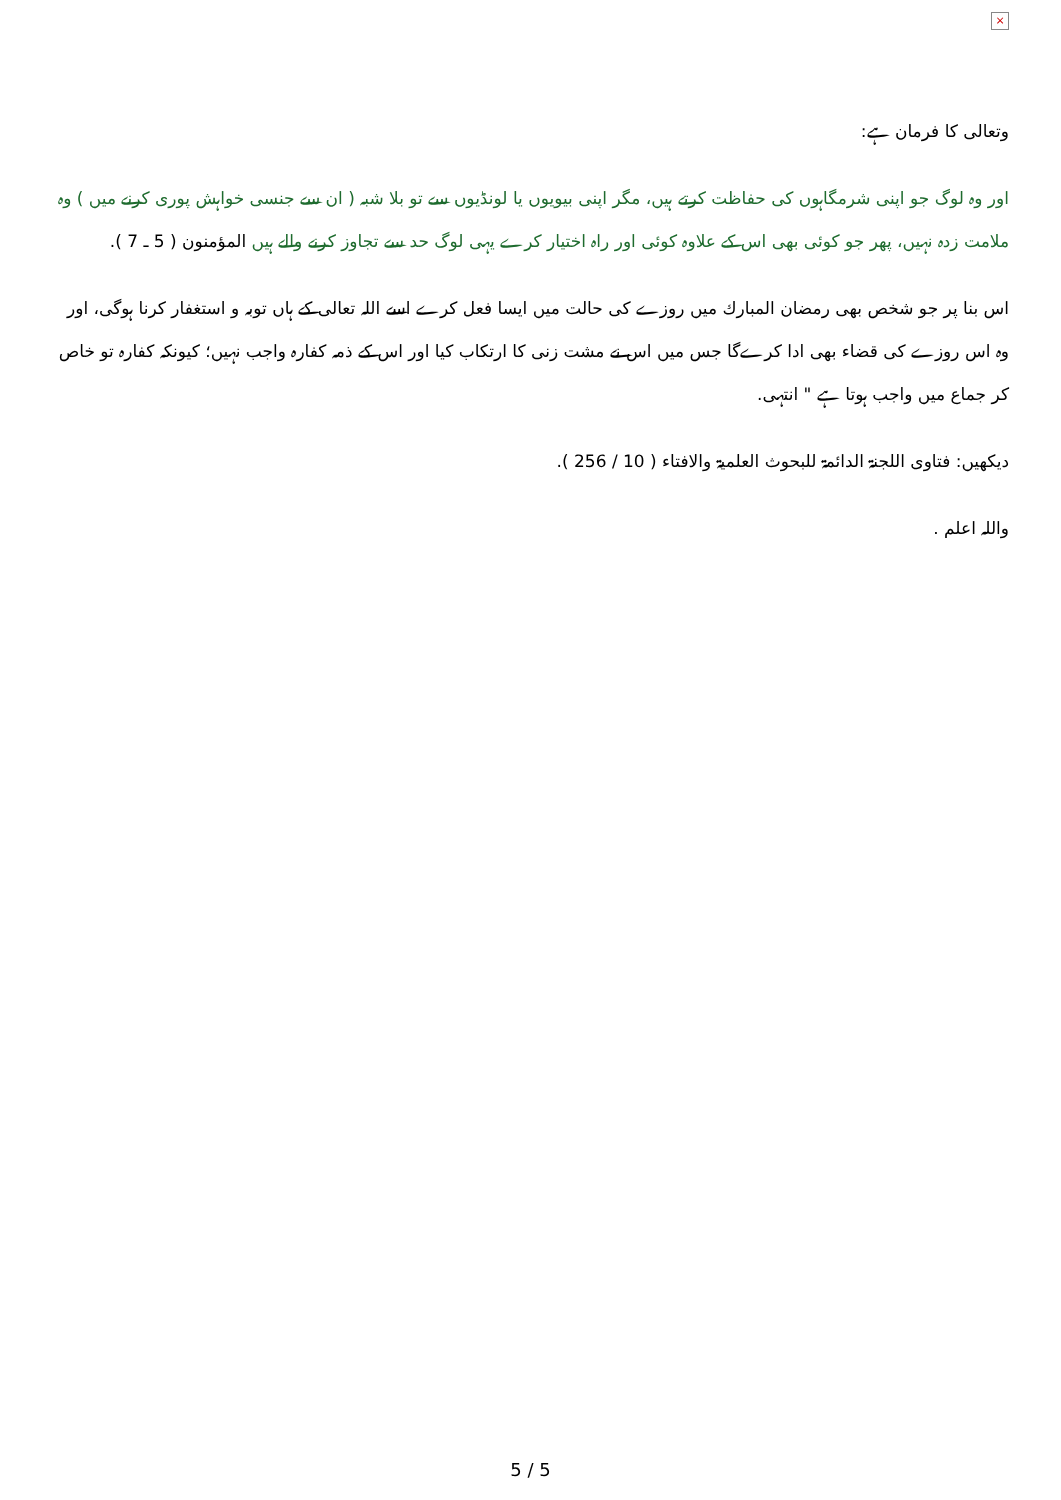×
وتعالی کا فرمان ہے:
اور وہ لوگ جو اپنی شرمگاہوں کی حفاظت کرتے ہیں، مگر اپنی بیویوں یا لونڈیوں سے تو بلا شبہ ( ان سے جنسی خواہش پوری کرنے میں ) وہ ملامت زدہ نہیں، پھر جو کوئی بھی اس کے علاوہ کوئی اور راہ اختیار کرے یہی لوگ حد سے تجاوز کرنے والے ہیں المؤمنون ( 5 ـ 7 ).
اس بنا پر جو شخص بھی رمضان المبارك میں روزے کی حالت میں ایسا فعل کرے اسے اللہ تعالی کے ہاں توبہ و استغفار کرنا ہوگی، اور وہ اس روزے کی قضاء بھی ادا کرےگا جس میں اس نے مشت زنی کا ارتکاب کیا اور اس کے ذمہ کفارہ واجب نہیں؛ کیونکہ کفارہ تو خاص کر جماع میں واجب ہوتا ہے " انتہی.
دیکھیں: فتاوی اللجنۃ الدائمۃ للبحوث العلمیۃ والافتاء ( 10 / 256 ).
واللہ اعلم .
5 / 5